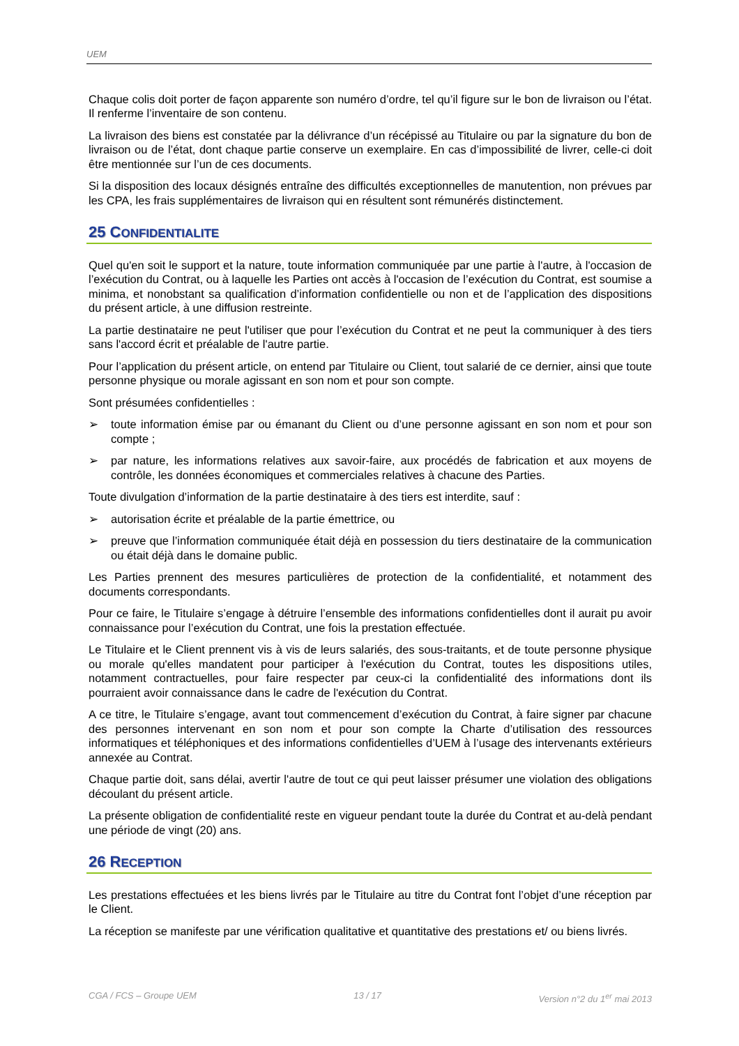UEM
Chaque colis doit porter de façon apparente son numéro d’ordre, tel qu’il figure sur le bon de livraison ou l’état. Il renferme l’inventaire de son contenu.
La livraison des biens est constatée par la délivrance d’un récépissé au Titulaire ou par la signature du bon de livraison ou de l’état, dont chaque partie conserve un exemplaire. En cas d’impossibilité de livrer, celle-ci doit être mentionnée sur l’un de ces documents.
Si la disposition des locaux désignés entraîne des difficultés exceptionnelles de manutention, non prévues par les CPA, les frais supplémentaires de livraison qui en résultent sont rémunérés distinctement.
25 CONFIDENTIALITE
Quel qu'en soit le support et la nature, toute information communiquée par une partie à l'autre, à l'occasion de l’exécution du Contrat, ou à laquelle les Parties ont accès à l'occasion de l’exécution du Contrat, est soumise a minima, et nonobstant sa qualification d’information confidentielle ou non et de l’application des dispositions du présent article, à une diffusion restreinte.
La partie destinataire ne peut l'utiliser que pour l’exécution du Contrat et ne peut la communiquer à des tiers sans l'accord écrit et préalable de l'autre partie.
Pour l’application du présent article, on entend par Titulaire ou Client, tout salarié de ce dernier, ainsi que toute personne physique ou morale agissant en son nom et pour son compte.
Sont présumées confidentielles :
➢ toute information émise par ou émanant du Client ou d’une personne agissant en son nom et pour son compte ;
➢ par nature, les informations relatives aux savoir-faire, aux procédés de fabrication et aux moyens de contrôle, les données économiques et commerciales relatives à chacune des Parties.
Toute divulgation d’information de la partie destinataire à des tiers est interdite, sauf :
➢ autorisation écrite et préalable de la partie émettrice, ou
➢ preuve que l’information communiquée était déjà en possession du tiers destinataire de la communication ou était déjà dans le domaine public.
Les Parties prennent des mesures particulières de protection de la confidentialité, et notamment des documents correspondants.
Pour ce faire, le Titulaire s’engage à détruire l’ensemble des informations confidentielles dont il aurait pu avoir connaissance pour l’exécution du Contrat, une fois la prestation effectuée.
Le Titulaire et le Client prennent vis à vis de leurs salariés, des sous-traitants, et de toute personne physique ou morale qu'elles mandatent pour participer à l'exécution du Contrat, toutes les dispositions utiles, notamment contractuelles, pour faire respecter par ceux-ci la confidentialité des informations dont ils pourraient avoir connaissance dans le cadre de l'exécution du Contrat.
A ce titre, le Titulaire s’engage, avant tout commencement d’exécution du Contrat, à faire signer par chacune des personnes intervenant en son nom et pour son compte la Charte d’utilisation des ressources informatiques et téléphoniques et des informations confidentielles d’UEM à l’usage des intervenants extérieurs annexée au Contrat.
Chaque partie doit, sans délai, avertir l'autre de tout ce qui peut laisser présumer une violation des obligations découlant du présent article.
La présente obligation de confidentialité reste en vigueur pendant toute la durée du Contrat et au-delà pendant une période de vingt (20) ans.
26 RECEPTION
Les prestations effectuées et les biens livrés par le Titulaire au titre du Contrat font l’objet d’une réception par le Client.
La réception se manifeste par une vérification qualitative et quantitative des prestations et/ ou biens livrés.
CGA / FCS – Groupe UEM 13 / 17 Version n°2 du 1<sup>er</sup> mai 2013